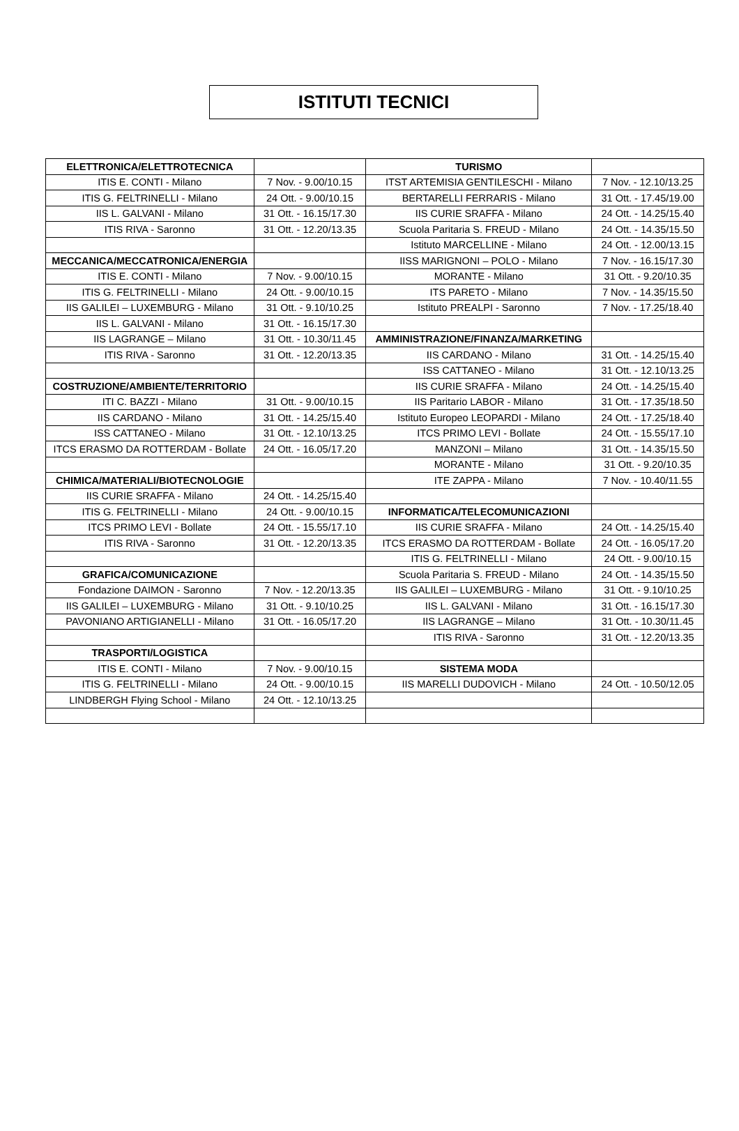ISTITUTI TECNICI
| ELETTRONICA/ELETTROTECNICA | | TURISMO | |
| ITIS E. CONTI - Milano | 7 Nov. - 9.00/10.15 | ITST ARTEMISIA GENTILESCHI - Milano | 7 Nov. - 12.10/13.25 |
| ITIS G. FELTRINELLI - Milano | 24 Ott. - 9.00/10.15 | BERTARELLI FERRARIS - Milano | 31 Ott. - 17.45/19.00 |
| IIS L. GALVANI - Milano | 31 Ott. - 16.15/17.30 | IIS CURIE SRAFFA - Milano | 24 Ott. - 14.25/15.40 |
| ITIS RIVA - Saronno | 31 Ott. - 12.20/13.35 | Scuola Paritaria S. FREUD - Milano | 24 Ott. - 14.35/15.50 |
| | | Istituto MARCELLINE - Milano | 24 Ott. - 12.00/13.15 |
| MECCANICA/MECCATRONICA/ENERGIA | | IISS MARIGNONI – POLO - Milano | 7 Nov. - 16.15/17.30 |
| ITIS E. CONTI - Milano | 7 Nov. - 9.00/10.15 | MORANTE - Milano | 31 Ott. - 9.20/10.35 |
| ITIS G. FELTRINELLI - Milano | 24 Ott. - 9.00/10.15 | ITS PARETO - Milano | 7 Nov. - 14.35/15.50 |
| IIS GALILEI – LUXEMBURG - Milano | 31 Ott. - 9.10/10.25 | Istituto PREALPI - Saronno | 7 Nov. - 17.25/18.40 |
| IIS L. GALVANI - Milano | 31 Ott. - 16.15/17.30 | | |
| IIS LAGRANGE – Milano | 31 Ott. - 10.30/11.45 | AMMINISTRAZIONE/FINANZA/MARKETING | |
| ITIS RIVA - Saronno | 31 Ott. - 12.20/13.35 | IIS CARDANO - Milano | 31 Ott. - 14.25/15.40 |
| | | ISS CATTANEO - Milano | 31 Ott. - 12.10/13.25 |
| COSTRUZIONE/AMBIENTE/TERRITORIO | | IIS CURIE SRAFFA - Milano | 24 Ott. - 14.25/15.40 |
| ITI C. BAZZI - Milano | 31 Ott. - 9.00/10.15 | IIS Paritario LABOR - Milano | 31 Ott. - 17.35/18.50 |
| IIS CARDANO - Milano | 31 Ott. - 14.25/15.40 | Istituto Europeo LEOPARDI - Milano | 24 Ott. - 17.25/18.40 |
| ISS CATTANEO - Milano | 31 Ott. - 12.10/13.25 | ITCS PRIMO LEVI - Bollate | 24 Ott. - 15.55/17.10 |
| ITCS ERASMO DA ROTTERDAM - Bollate | 24 Ott. - 16.05/17.20 | MANZONI – Milano | 31 Ott. - 14.35/15.50 |
| | | MORANTE - Milano | 31 Ott. - 9.20/10.35 |
| CHIMICA/MATERIALI/BIOTECNOLOGIE | | ITE ZAPPA - Milano | 7 Nov. - 10.40/11.55 |
| IIS CURIE SRAFFA - Milano | 24 Ott. - 14.25/15.40 | | |
| ITIS G. FELTRINELLI - Milano | 24 Ott. - 9.00/10.15 | INFORMATICA/TELECOMUNICAZIONI | |
| ITCS PRIMO LEVI - Bollate | 24 Ott. - 15.55/17.10 | IIS CURIE SRAFFA - Milano | 24 Ott. - 14.25/15.40 |
| ITIS RIVA - Saronno | 31 Ott. - 12.20/13.35 | ITCS ERASMO DA ROTTERDAM - Bollate | 24 Ott. - 16.05/17.20 |
| | | ITIS G. FELTRINELLI - Milano | 24 Ott. - 9.00/10.15 |
| GRAFICA/COMUNICAZIONE | | Scuola Paritaria S. FREUD - Milano | 24 Ott. - 14.35/15.50 |
| Fondazione DAIMON - Saronno | 7 Nov. - 12.20/13.35 | IIS GALILEI – LUXEMBURG - Milano | 31 Ott. - 9.10/10.25 |
| IIS GALILEI – LUXEMBURG - Milano | 31 Ott. - 9.10/10.25 | IIS L. GALVANI - Milano | 31 Ott. - 16.15/17.30 |
| PAVONIANO ARTIGIANELLI - Milano | 31 Ott. - 16.05/17.20 | IIS LAGRANGE – Milano | 31 Ott. - 10.30/11.45 |
| | | ITIS RIVA - Saronno | 31 Ott. - 12.20/13.35 |
| TRASPORTI/LOGISTICA | | | |
| ITIS E. CONTI - Milano | 7 Nov. - 9.00/10.15 | SISTEMA MODA | |
| ITIS G. FELTRINELLI - Milano | 24 Ott. - 9.00/10.15 | IIS MARELLI DUDOVICH - Milano | 24 Ott. - 10.50/12.05 |
| LINDBERGH Flying School - Milano | 24 Ott. - 12.10/13.25 | | |